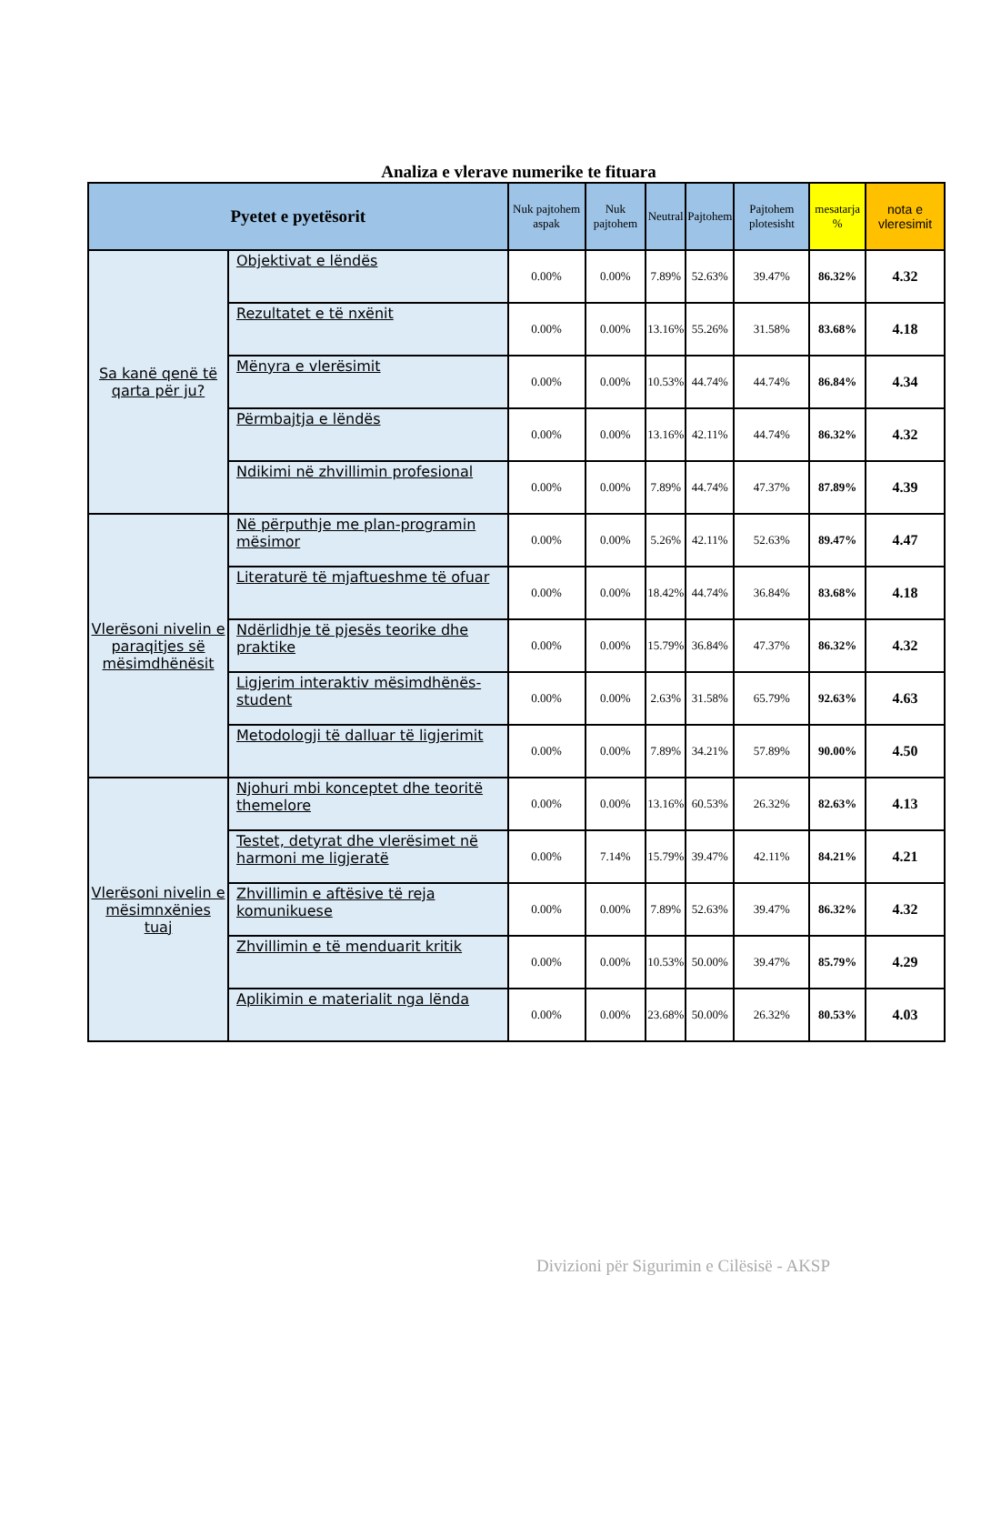Analiza e vlerave numerike te fituara
| Pyetet e pyetësorit | | Nuk pajtohem aspak | Nuk pajtohem | Neutral | Pajtohem | Pajtohem plotesisht | mesatarja % | nota e vleresimit |
| --- | --- | --- | --- | --- | --- | --- | --- | --- |
| Sa kanë qenë të qarta për ju? | Objektivat e lëndës | 0.00% | 0.00% | 7.89% | 52.63% | 39.47% | 86.32% | 4.32 |
| | Rezultatet e të nxënit | 0.00% | 0.00% | 13.16% | 55.26% | 31.58% | 83.68% | 4.18 |
| | Mënyra e vlerësimit | 0.00% | 0.00% | 10.53% | 44.74% | 44.74% | 86.84% | 4.34 |
| | Përmbajtja e lëndës | 0.00% | 0.00% | 13.16% | 42.11% | 44.74% | 86.32% | 4.32 |
| | Ndikimi në zhvillimin profesional | 0.00% | 0.00% | 7.89% | 44.74% | 47.37% | 87.89% | 4.39 |
| Vlerësoni nivelin e paraqitjes së mësimdhënësit | Në përputhje me plan-programin mësimor | 0.00% | 0.00% | 5.26% | 42.11% | 52.63% | 89.47% | 4.47 |
| | Literaturë të mjaftueshme të ofuar | 0.00% | 0.00% | 18.42% | 44.74% | 36.84% | 83.68% | 4.18 |
| | Ndërlidhje të pjesës teorike dhe praktike | 0.00% | 0.00% | 15.79% | 36.84% | 47.37% | 86.32% | 4.32 |
| | Ligjerim interaktiv mësimdhënës-student | 0.00% | 0.00% | 2.63% | 31.58% | 65.79% | 92.63% | 4.63 |
| | Metodologji të dalluar të ligjerimit | 0.00% | 0.00% | 7.89% | 34.21% | 57.89% | 90.00% | 4.50 |
| Vlerësoni nivelin e mësimnxënies tuaj | Njohuri mbi konceptet dhe teoritë themelore | 0.00% | 0.00% | 13.16% | 60.53% | 26.32% | 82.63% | 4.13 |
| | Testet, detyrat dhe vlerësimet në harmoni me ligjeratë | 0.00% | 7.14% | 15.79% | 39.47% | 42.11% | 84.21% | 4.21 |
| | Zhvillimin e aftësive të reja komunikuese | 0.00% | 0.00% | 7.89% | 52.63% | 39.47% | 86.32% | 4.32 |
| | Zhvillimin e të menduarit kritik | 0.00% | 0.00% | 10.53% | 50.00% | 39.47% | 85.79% | 4.29 |
| | Aplikimin e materialit nga lënda | 0.00% | 0.00% | 23.68% | 50.00% | 26.32% | 80.53% | 4.03 |
Divizioni për Sigurimin e Cilësisë - AKSP